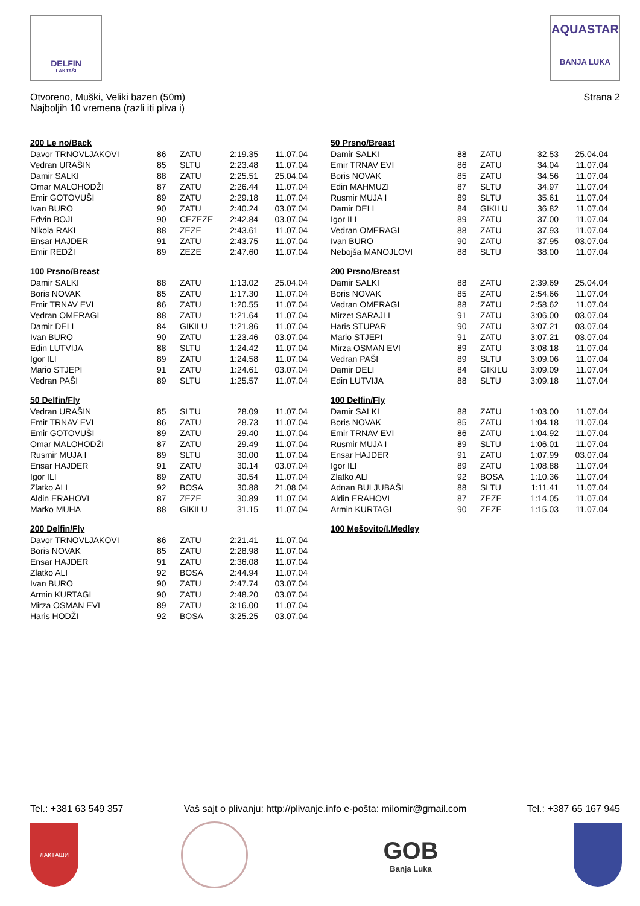DELFIN
LAKTAŠI
AQUASTAR
BANJA LUKA
Otvoreno, Muški, Veliki bazen (50m)
Najboljih 10 vremena (razli iti pliva i)
Strana 2
200 Le no/Back
| Davor TRNOVLJAKOVI | 86 | ZATU | 2:19.35 | 11.07.04 |
| Vedran URAŠIN | 85 | SLTU | 2:23.48 | 11.07.04 |
| Damir SALKI | 88 | ZATU | 2:25.51 | 25.04.04 |
| Omar MALOHODŽI | 87 | ZATU | 2:26.44 | 11.07.04 |
| Emir GOTOVUŠI | 89 | ZATU | 2:29.18 | 11.07.04 |
| Ivan BURO | 90 | ZATU | 2:40.24 | 03.07.04 |
| Edvin BOJI | 90 | CEZEZE | 2:42.84 | 03.07.04 |
| Nikola RAKI | 88 | ZEZE | 2:43.61 | 11.07.04 |
| Ensar HAJDER | 91 | ZATU | 2:43.75 | 11.07.04 |
| Emir REDŽI | 89 | ZEZE | 2:47.60 | 11.07.04 |
100 Prsno/Breast
| Damir SALKI | 88 | ZATU | 1:13.02 | 25.04.04 |
| Boris NOVAK | 85 | ZATU | 1:17.30 | 11.07.04 |
| Emir TRNAV EVI | 86 | ZATU | 1:20.55 | 11.07.04 |
| Vedran OMERAGI | 88 | ZATU | 1:21.64 | 11.07.04 |
| Damir DELI | 84 | GIKILU | 1:21.86 | 11.07.04 |
| Ivan BURO | 90 | ZATU | 1:23.46 | 03.07.04 |
| Edin LUTVIJA | 88 | SLTU | 1:24.42 | 11.07.04 |
| Igor ILI | 89 | ZATU | 1:24.58 | 11.07.04 |
| Mario STJEPI | 91 | ZATU | 1:24.61 | 03.07.04 |
| Vedran PAŠI | 89 | SLTU | 1:25.57 | 11.07.04 |
50 Delfin/Fly
| Vedran URAŠIN | 85 | SLTU | 28.09 | 11.07.04 |
| Emir TRNAV EVI | 86 | ZATU | 28.73 | 11.07.04 |
| Emir GOTOVUŠI | 89 | ZATU | 29.40 | 11.07.04 |
| Omar MALOHODŽI | 87 | ZATU | 29.49 | 11.07.04 |
| Rusmir MUJA I | 89 | SLTU | 30.00 | 11.07.04 |
| Ensar HAJDER | 91 | ZATU | 30.14 | 03.07.04 |
| Igor ILI | 89 | ZATU | 30.54 | 11.07.04 |
| Zlatko ALI | 92 | BOSA | 30.88 | 21.08.04 |
| Aldin ERAHOVI | 87 | ZEZE | 30.89 | 11.07.04 |
| Marko MUHA | 88 | GIKILU | 31.15 | 11.07.04 |
200 Delfin/Fly
| Davor TRNOVLJAKOVI | 86 | ZATU | 2:21.41 | 11.07.04 |
| Boris NOVAK | 85 | ZATU | 2:28.98 | 11.07.04 |
| Ensar HAJDER | 91 | ZATU | 2:36.08 | 11.07.04 |
| Zlatko ALI | 92 | BOSA | 2:44.94 | 11.07.04 |
| Ivan BURO | 90 | ZATU | 2:47.74 | 03.07.04 |
| Armin KURTAGI | 90 | ZATU | 2:48.20 | 03.07.04 |
| Mirza OSMAN EVI | 89 | ZATU | 3:16.00 | 11.07.04 |
| Haris HODŽI | 92 | BOSA | 3:25.25 | 03.07.04 |
50 Prsno/Breast
| Damir SALKI | 88 | ZATU | 32.53 | 25.04.04 |
| Emir TRNAV EVI | 86 | ZATU | 34.04 | 11.07.04 |
| Boris NOVAK | 85 | ZATU | 34.56 | 11.07.04 |
| Edin MAHMUZI | 87 | SLTU | 34.97 | 11.07.04 |
| Rusmir MUJA I | 89 | SLTU | 35.61 | 11.07.04 |
| Damir DELI | 84 | GIKILU | 36.82 | 11.07.04 |
| Igor ILI | 89 | ZATU | 37.00 | 11.07.04 |
| Vedran OMERAGI | 88 | ZATU | 37.93 | 11.07.04 |
| Ivan BURO | 90 | ZATU | 37.95 | 03.07.04 |
| Nebojša MANOJLOVI | 88 | SLTU | 38.00 | 11.07.04 |
200 Prsno/Breast
| Damir SALKI | 88 | ZATU | 2:39.69 | 25.04.04 |
| Boris NOVAK | 85 | ZATU | 2:54.66 | 11.07.04 |
| Vedran OMERAGI | 88 | ZATU | 2:58.62 | 11.07.04 |
| Mirzet SARAJLI | 91 | ZATU | 3:06.00 | 03.07.04 |
| Haris STUPAR | 90 | ZATU | 3:07.21 | 03.07.04 |
| Mario STJEPI | 91 | ZATU | 3:07.21 | 03.07.04 |
| Mirza OSMAN EVI | 89 | ZATU | 3:08.18 | 11.07.04 |
| Vedran PAŠI | 89 | SLTU | 3:09.06 | 11.07.04 |
| Damir DELI | 84 | GIKILU | 3:09.09 | 11.07.04 |
| Edin LUTVIJA | 88 | SLTU | 3:09.18 | 11.07.04 |
100 Delfin/Fly
| Damir SALKI | 88 | ZATU | 1:03.00 | 11.07.04 |
| Boris NOVAK | 85 | ZATU | 1:04.18 | 11.07.04 |
| Emir TRNAV EVI | 86 | ZATU | 1:04.92 | 11.07.04 |
| Rusmir MUJA I | 89 | SLTU | 1:06.01 | 11.07.04 |
| Ensar HAJDER | 91 | ZATU | 1:07.99 | 03.07.04 |
| Igor ILI | 89 | ZATU | 1:08.88 | 11.07.04 |
| Zlatko ALI | 92 | BOSA | 1:10.36 | 11.07.04 |
| Adnan BULJUBAŠI | 88 | SLTU | 1:11.41 | 11.07.04 |
| Aldin ERAHOVI | 87 | ZEZE | 1:14.05 | 11.07.04 |
| Armin KURTAGI | 90 | ZEZE | 1:15.03 | 11.07.04 |
100 Mešovito/I.Medley
Tel.: +381 63 549 357 Vaš sajt o plivanju: http://plivanje.info e-pošta: milomir@gmail.com Tel.: +387 65 167 945
ЛАКТАШИ
GOB
Banja Luka